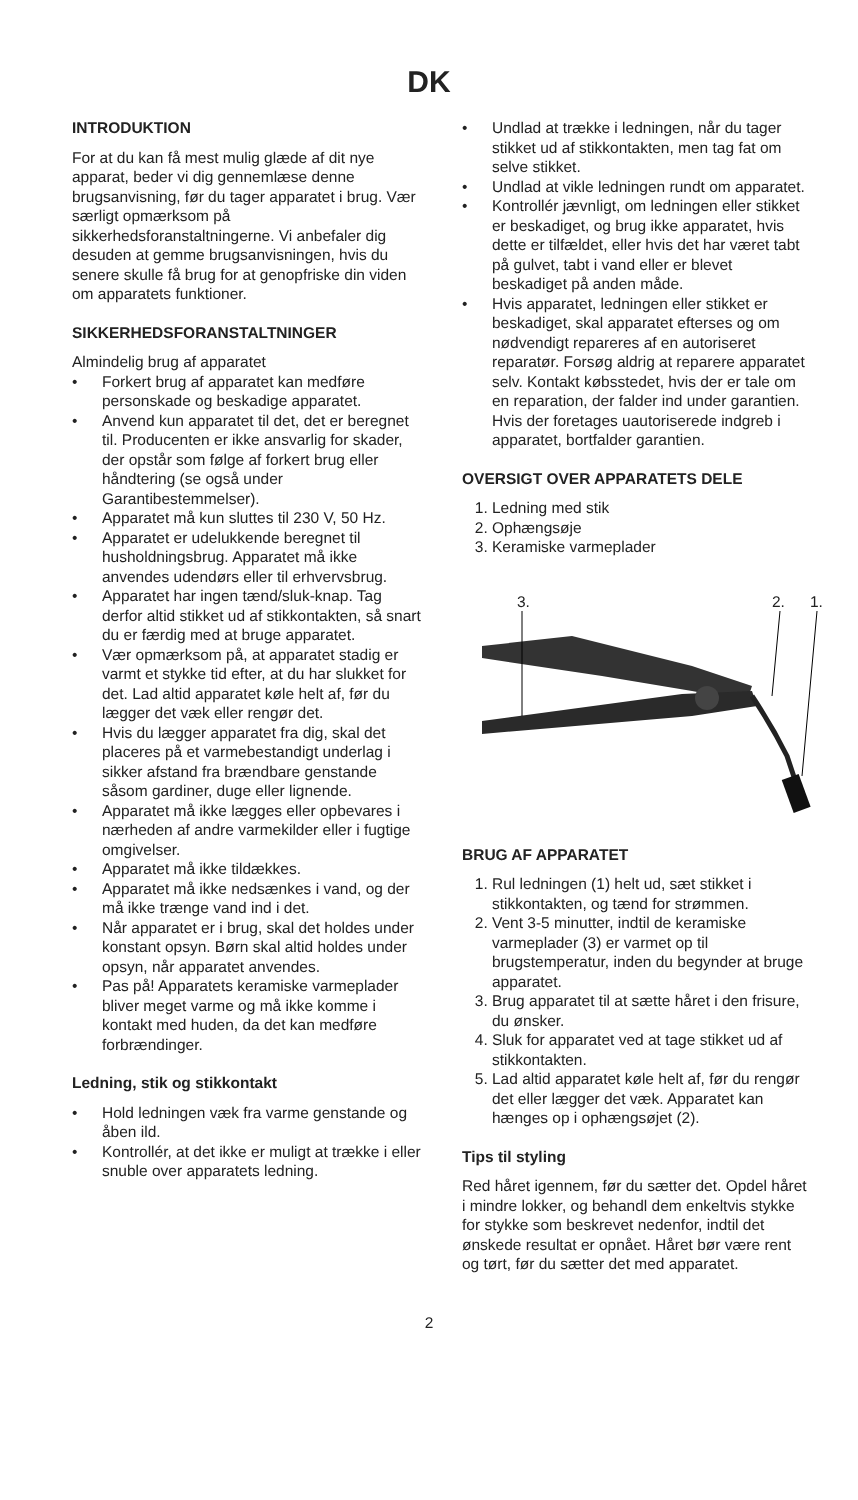DK
INTRODUKTION
For at du kan få mest mulig glæde af dit nye apparat, beder vi dig gennemlæse denne brugsanvisning, før du tager apparatet i brug. Vær særligt opmærksom på sikkerhedsforanstaltningerne. Vi anbefaler dig desuden at gemme brugsanvisningen, hvis du senere skulle få brug for at genopfriske din viden om apparatets funktioner.
SIKKERHEDSFORANSTALTNINGER
Almindelig brug af apparatet
• Forkert brug af apparatet kan medføre personskade og beskadige apparatet.
• Anvend kun apparatet til det, det er beregnet til. Producenten er ikke ansvarlig for skader, der opstår som følge af forkert brug eller håndtering (se også under Garantibestemmelser).
• Apparatet må kun sluttes til 230 V, 50 Hz.
• Apparatet er udelukkende beregnet til husholdningsbrug. Apparatet må ikke anvendes udendørs eller til erhvervsbrug.
• Apparatet har ingen tænd/sluk-knap. Tag derfor altid stikket ud af stikkontakten, så snart du er færdig med at bruge apparatet.
• Vær opmærksom på, at apparatet stadig er varmt et stykke tid efter, at du har slukket for det. Lad altid apparatet køle helt af, før du lægger det væk eller rengør det.
• Hvis du lægger apparatet fra dig, skal det placeres på et varmebestandigt underlag i sikker afstand fra brændbare genstande såsom gardiner, duge eller lignende.
• Apparatet må ikke lægges eller opbevares i nærheden af andre varmekilder eller i fugtige omgivelser.
• Apparatet må ikke tildækkes.
• Apparatet må ikke nedsænkes i vand, og der må ikke trænge vand ind i det.
• Når apparatet er i brug, skal det holdes under konstant opsyn. Børn skal altid holdes under opsyn, når apparatet anvendes.
• Pas på! Apparatets keramiske varmeplader bliver meget varme og må ikke komme i kontakt med huden, da det kan medføre forbrændinger.
Ledning, stik og stikkontakt
• Hold ledningen væk fra varme genstande og åben ild.
• Kontrollér, at det ikke er muligt at trække i eller snuble over apparatets ledning.
• Undlad at trække i ledningen, når du tager stikket ud af stikkontakten, men tag fat om selve stikket.
• Undlad at vikle ledningen rundt om apparatet.
• Kontrollér jævnligt, om ledningen eller stikket er beskadiget, og brug ikke apparatet, hvis dette er tilfældet, eller hvis det har været tabt på gulvet, tabt i vand eller er blevet beskadiget på anden måde.
• Hvis apparatet, ledningen eller stikket er beskadiget, skal apparatet efterses og om nødvendigt repareres af en autoriseret reparatør. Forsøg aldrig at reparere apparatet selv. Kontakt købsstedet, hvis der er tale om en reparation, der falder ind under garantien. Hvis der foretages uautoriserede indgreb i apparatet, bortfalder garantien.
OVERSIGT OVER APPARATETS DELE
1. Ledning med stik
2. Ophængsøje
3. Keramiske varmeplader
3. 2. 1.
BRUG AF APPARATET
1. Rul ledningen (1) helt ud, sæt stikket i stikkontakten, og tænd for strømmen.
2. Vent 3-5 minutter, indtil de keramiske varmeplader (3) er varmet op til brugstemperatur, inden du begynder at bruge apparatet.
3. Brug apparatet til at sætte håret i den frisure, du ønsker.
4. Sluk for apparatet ved at tage stikket ud af stikkontakten.
5. Lad altid apparatet køle helt af, før du rengør det eller lægger det væk. Apparatet kan hænges op i ophængsøjet (2).
Tips til styling
Red håret igennem, før du sætter det. Opdel håret i mindre lokker, og behandl dem enkeltvis stykke for stykke som beskrevet nedenfor, indtil det ønskede resultat er opnået. Håret bør være rent og tørt, før du sætter det med apparatet.
2